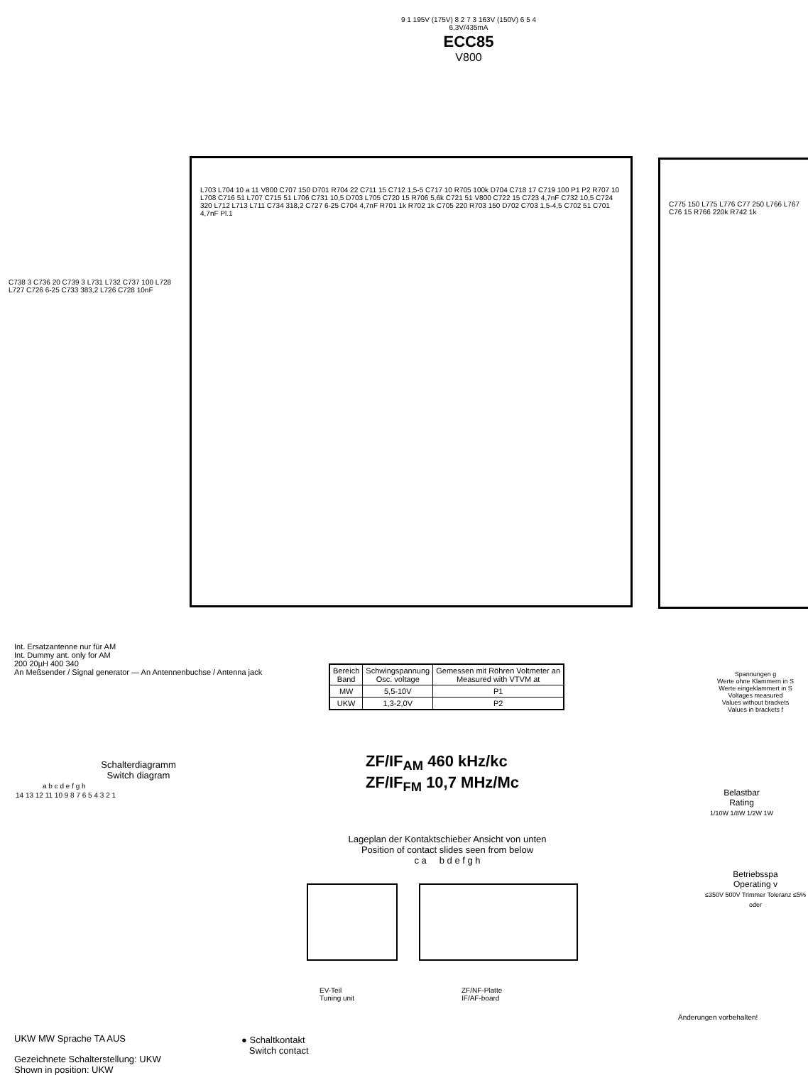9 1 195V (175V) 8 2 7 3 163V (150V) 6 5 4 6,3V/435mA
ECC85
V800
L703 L704 10 a 11 V800 C707 150 D701 R704 22 C711 15 C712 1,5-5 C717 10 R705 100k D704 C718 17 C719 100 P1 P2 R707 10 L708 C716 51 L707 C715 51 L706 C731 10,5 D703 L705 C720 15 R706 5,6k C721 51 V800 C722 15 C723 4,7nF C732 10,5 C724 320 L712 L713 L711 C734 318,2 C727 6-25 C704 4,7nF R701 1k R702 1k C705 220 R703 150 D702 C703 1,5-4,5 C702 51 C701 4,7nF Pl.1
C738 3 C736 20 C739 3 L731 L732 C737 100 L728 L727 C726 6-25 C733 383,2 L726 C728 10nF
C775 150 L775 L776 C77 250 L766 L767 C76 15 R766 220k R742 1k
Int. Ersatzantenne nur für AM
Int. Dummy ant. only for AM
200 20µH 400 340
An Meßsender / Signal generator — An Antennenbuchse / Antenna jack
| Bereich Band | Schwingspannung Osc. voltage | Gemessen mit Röhren Voltmeter an Measured with VTVM at |
| --- | --- | --- |
| MW | 5,5-10V | P1 |
| UKW | 1,3-2,0V | P2 |
Spannungen g
Werte ohne Klammern in S
Werte eingeklammert in S
Voltages measured
Values without brackets
Values in brackets f
ZF/IF<sub>AM</sub> 460 kHz/kc
ZF/IF<sub>FM</sub> 10,7 MHz/Mc
Lageplan der Kontaktschieber Ansicht von unten
Position of contact slides seen from below
c a b d e f g h
EV-Teil
Tuning unit
ZF/NF-Platte
IF/AF-board
Schalterdiagramm
Switch diagram
a b c d e f g h
14 13 12 11 10 9 8 7 6 5 4 3 2 1
UKW MW Sprache TA AUS
Gezeichnete Schalterstellung: UKW
Shown in position: UKW
● Schaltkontakt
Switch contact
Belastbar
Rating
1/10W 1/8W 1/2W 1W
Betriebsspa
Operating v
≤350V 500V Trimmer Toleranz ≤5% oder
Änderungen vorbehalten!